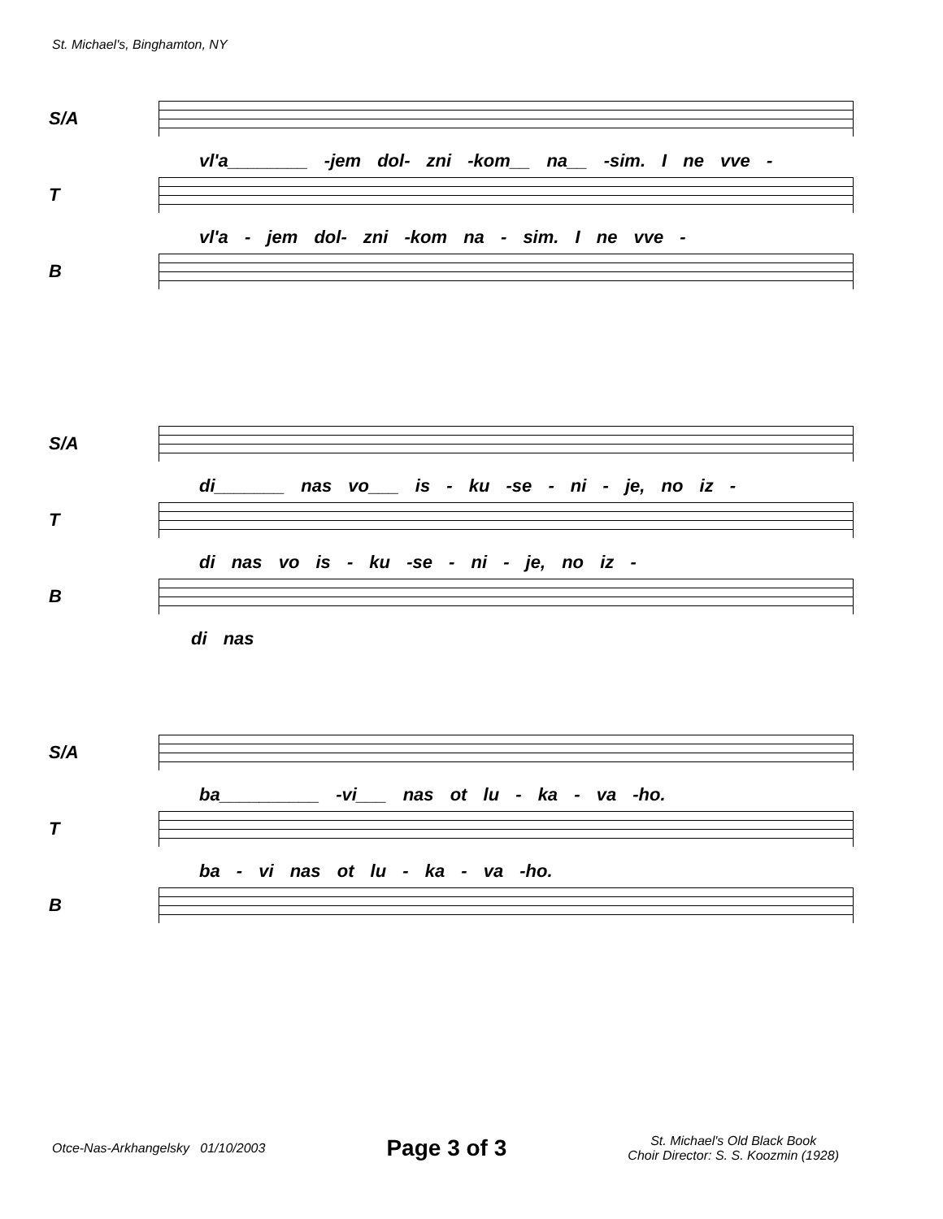St. Michael's, Binghamton, NY
S/A
vl'a________ -jem dol- zni -kom__ na__ -sim. I ne vve -
T
vl'a - jem dol- zni -kom na - sim. I ne vve -
B
S/A
di_______ nas vo___ is - ku -se - ni - je, no iz -
T
di nas vo is - ku -se - ni - je, no iz -
B
di nas
S/A
ba__________ -vi___ nas ot lu - ka - va -ho.
T
ba - vi nas ot lu - ka - va -ho.
B
Otce-Nas-Arkhangelsky 01/10/2003
Page 3 of 3
St. Michael's Old Black Book
Choir Director: S. S. Koozmin (1928)